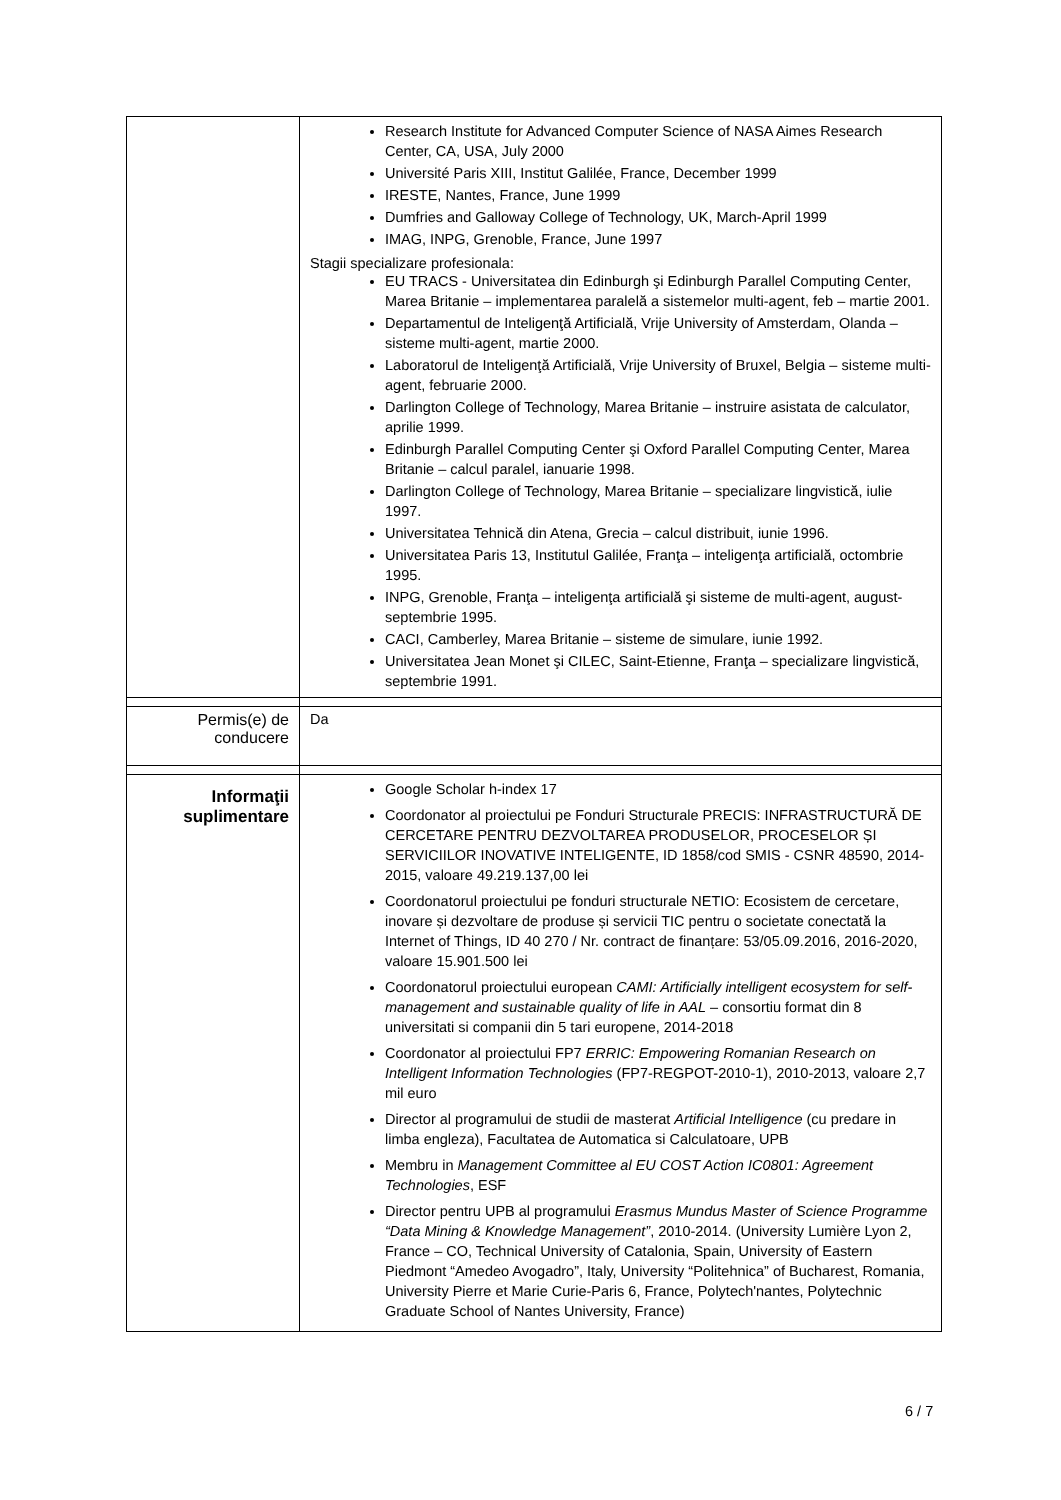| | Research Institute for Advanced Computer Science of NASA Aimes Research Center, CA, USA, July 2000 Université Paris XIII, Institut Galilée, France, December 1999 IRESTE, Nantes, France, June 1999 Dumfries and Galloway College of Technology, UK, March-April 1999 IMAG, INPG, Grenoble, France, June 1997 Stagii specializare profesionala: EU TRACS - Universitatea din Edinburgh şi Edinburgh Parallel Computing Center, Marea Britanie – implementarea paralelă a sistemelor multi-agent, feb – martie 2001. Departamentul de Inteligenţă Artificială, Vrije University of Amsterdam, Olanda – sisteme multi-agent, martie 2000. Laboratorul de Inteligenţă Artificială, Vrije University of Bruxel, Belgia – sisteme multi-agent, februarie 2000. Darlington College of Technology, Marea Britanie – instruire asistata de calculator, aprilie 1999. Edinburgh Parallel Computing Center şi Oxford Parallel Computing Center, Marea Britanie – calcul paralel, ianuarie 1998. Darlington College of Technology, Marea Britanie – specializare lingvistică, iulie 1997. Universitatea Tehnică din Atena, Grecia – calcul distribuit, iunie 1996. Universitatea Paris 13, Institutul Galilée, Franţa – inteligenţa artificială, octombrie 1995. INPG, Grenoble, Franţa – inteligenţa artificială şi sisteme de multi-agent, august-septembrie 1995. CACI, Camberley, Marea Britanie – sisteme de simulare, iunie 1992. Universitatea Jean Monet şi CILEC, Saint-Etienne, Franţa – specializare lingvistică, septembrie 1991. |
| Permis(e) de conducere | Da |
| Informaţii suplimentare | Google Scholar h-index 17 Coordonator al proiectului pe Fonduri Structurale PRECIS: INFRASTRUCTURĂ DE CERCETARE PENTRU DEZVOLTAREA PRODUSELOR, PROCESELOR ȘI SERVICIILOR INOVATIVE INTELIGENTE, ID 1858/cod SMIS - CSNR 48590, 2014-2015, valoare 49.219.137,00 lei Coordonatorul proiectului pe fonduri structurale NETIO: Ecosistem de cercetare, inovare și dezvoltare de produse și servicii TIC pentru o societate conectată la Internet of Things, ID 40 270 / Nr. contract de finanțare: 53/05.09.2016, 2016-2020, valoare 15.901.500 lei Coordonatorul proiectului european CAMI: Artificially intelligent ecosystem for self-management and sustainable quality of life in AAL – consortiu format din 8 universitati si companii din 5 tari europene, 2014-2018 Coordonator al proiectului FP7 ERRIC: Empowering Romanian Research on Intelligent Information Technologies (FP7-REGPOT-2010-1), 2010-2013, valoare 2,7 mil euro Director al programului de studii de masterat Artificial Intelligence (cu predare in limba engleza), Facultatea de Automatica si Calculatoare, UPB Membru in Management Committee al EU COST Action IC0801: Agreement Technologies , ESF Director pentru UPB al programului Erasmus Mundus Master of Science Programme “Data Mining & Knowledge Management” , 2010-2014. (University Lumière Lyon 2, France – CO, Technical University of Catalonia, Spain, University of Eastern Piedmont “Amedeo Avogadro”, Italy, University “Politehnica” of Bucharest, Romania, University Pierre et Marie Curie-Paris 6, France, Polytech'nantes, Polytechnic Graduate School of Nantes University, France) |
6 / 7